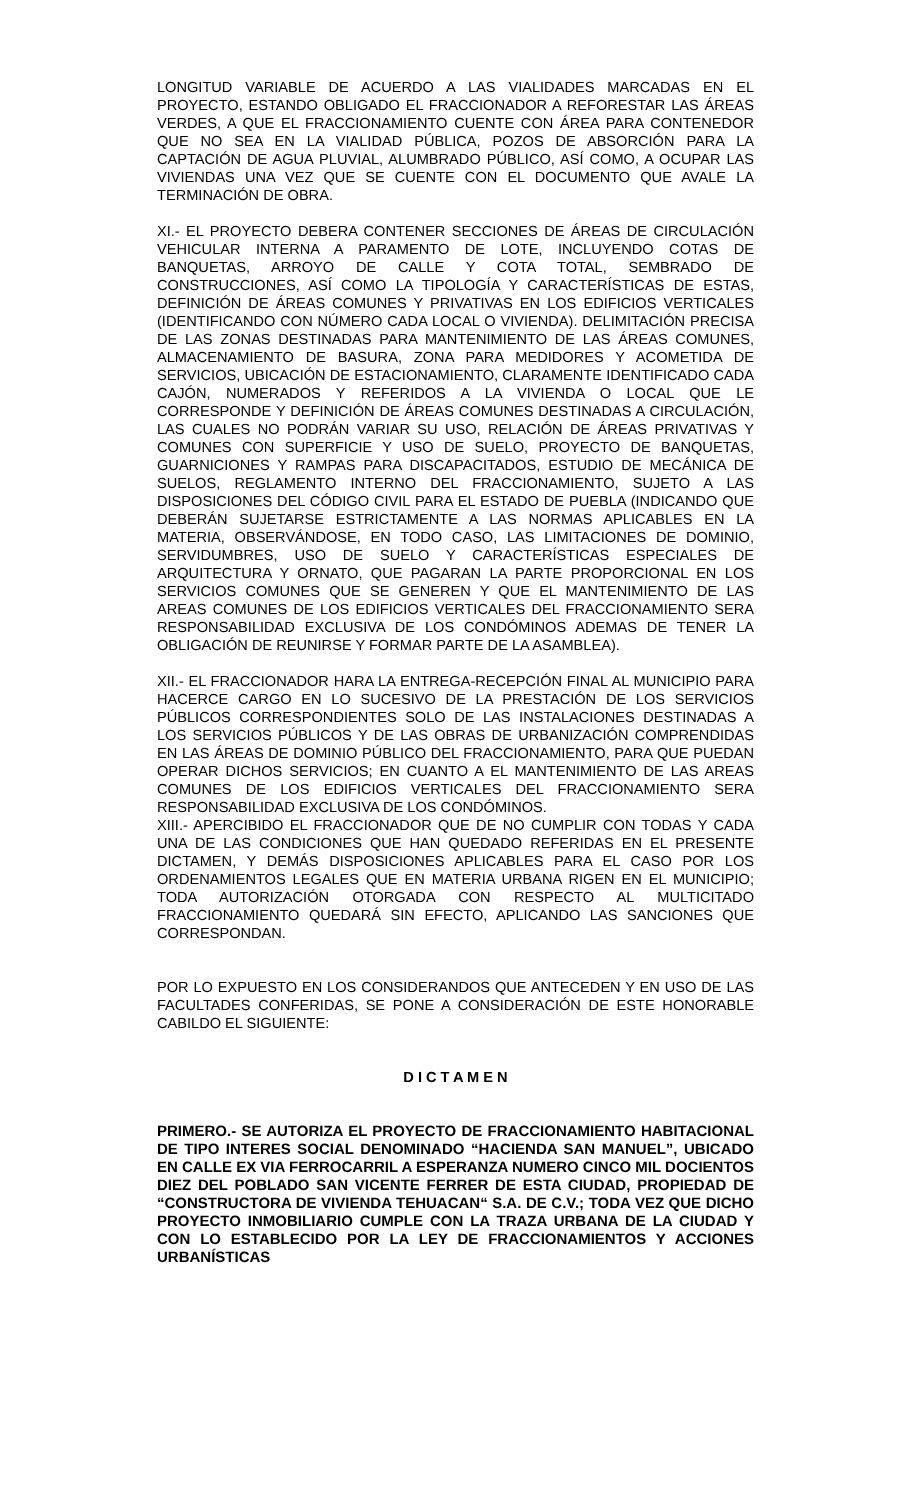LONGITUD VARIABLE DE ACUERDO A LAS VIALIDADES MARCADAS EN EL PROYECTO, ESTANDO OBLIGADO EL FRACCIONADOR A REFORESTAR LAS ÁREAS VERDES, A QUE EL FRACCIONAMIENTO CUENTE CON ÁREA PARA CONTENEDOR QUE NO SEA EN LA VIALIDAD PÚBLICA, POZOS DE ABSORCIÓN PARA LA CAPTACIÓN DE AGUA PLUVIAL, ALUMBRADO PÚBLICO, ASÍ COMO, A OCUPAR LAS VIVIENDAS UNA VEZ QUE SE CUENTE CON EL DOCUMENTO QUE AVALE LA TERMINACIÓN DE OBRA.
XI.- EL PROYECTO DEBERA CONTENER SECCIONES DE ÁREAS DE CIRCULACIÓN VEHICULAR INTERNA A PARAMENTO DE LOTE, INCLUYENDO COTAS DE BANQUETAS, ARROYO DE CALLE Y COTA TOTAL, SEMBRADO DE CONSTRUCCIONES, ASÍ COMO LA TIPOLOGÍA Y CARACTERÍSTICAS DE ESTAS, DEFINICIÓN DE ÁREAS COMUNES Y PRIVATIVAS EN LOS EDIFICIOS VERTICALES (IDENTIFICANDO CON NÚMERO CADA LOCAL O VIVIENDA). DELIMITACIÓN PRECISA DE LAS ZONAS DESTINADAS PARA MANTENIMIENTO DE LAS ÁREAS COMUNES, ALMACENAMIENTO DE BASURA, ZONA PARA MEDIDORES Y ACOMETIDA DE SERVICIOS, UBICACIÓN DE ESTACIONAMIENTO, CLARAMENTE IDENTIFICADO CADA CAJÓN, NUMERADOS Y REFERIDOS A LA VIVIENDA O LOCAL QUE LE CORRESPONDE Y DEFINICIÓN DE ÁREAS COMUNES DESTINADAS A CIRCULACIÓN, LAS CUALES NO PODRÁN VARIAR SU USO, RELACIÓN DE ÁREAS PRIVATIVAS Y COMUNES CON SUPERFICIE Y USO DE SUELO, PROYECTO DE BANQUETAS, GUARNICIONES Y RAMPAS PARA DISCAPACITADOS, ESTUDIO DE MECÁNICA DE SUELOS, REGLAMENTO INTERNO DEL FRACCIONAMIENTO, SUJETO A LAS DISPOSICIONES DEL CÓDIGO CIVIL PARA EL ESTADO DE PUEBLA (INDICANDO QUE DEBERÁN SUJETARSE ESTRICTAMENTE A LAS NORMAS APLICABLES EN LA MATERIA, OBSERVÁNDOSE, EN TODO CASO, LAS LIMITACIONES DE DOMINIO, SERVIDUMBRES, USO DE SUELO Y CARACTERÍSTICAS ESPECIALES DE ARQUITECTURA Y ORNATO, QUE PAGARAN LA PARTE PROPORCIONAL EN LOS SERVICIOS COMUNES QUE SE GENEREN Y QUE EL MANTENIMIENTO DE LAS AREAS COMUNES DE LOS EDIFICIOS VERTICALES DEL FRACCIONAMIENTO SERA RESPONSABILIDAD EXCLUSIVA DE LOS CONDÓMINOS ADEMAS DE TENER LA OBLIGACIÓN DE REUNIRSE Y FORMAR PARTE DE LA ASAMBLEA).
XII.- EL FRACCIONADOR HARA LA ENTREGA-RECEPCIÓN FINAL AL MUNICIPIO PARA HACERCE CARGO EN LO SUCESIVO DE LA PRESTACIÓN DE LOS SERVICIOS PÚBLICOS CORRESPONDIENTES SOLO DE LAS INSTALACIONES DESTINADAS A LOS SERVICIOS PÚBLICOS Y DE LAS OBRAS DE URBANIZACIÓN COMPRENDIDAS EN LAS ÁREAS DE DOMINIO PÚBLICO DEL FRACCIONAMIENTO, PARA QUE PUEDAN OPERAR DICHOS SERVICIOS; EN CUANTO A EL MANTENIMIENTO DE LAS AREAS COMUNES DE LOS EDIFICIOS VERTICALES DEL FRACCIONAMIENTO SERA RESPONSABILIDAD EXCLUSIVA DE LOS CONDÓMINOS.
XIII.- APERCIBIDO EL FRACCIONADOR QUE DE NO CUMPLIR CON TODAS Y CADA UNA DE LAS CONDICIONES QUE HAN QUEDADO REFERIDAS EN EL PRESENTE DICTAMEN, Y DEMÁS DISPOSICIONES APLICABLES PARA EL CASO POR LOS ORDENAMIENTOS LEGALES QUE EN MATERIA URBANA RIGEN EN EL MUNICIPIO; TODA AUTORIZACIÓN OTORGADA CON RESPECTO AL MULTICITADO FRACCIONAMIENTO QUEDARÁ SIN EFECTO, APLICANDO LAS SANCIONES QUE CORRESPONDAN.
POR LO EXPUESTO EN LOS CONSIDERANDOS QUE ANTECEDEN Y EN USO DE LAS FACULTADES CONFERIDAS, SE PONE A CONSIDERACIÓN DE ESTE HONORABLE CABILDO EL SIGUIENTE:
D I C T A M E N
PRIMERO.- SE AUTORIZA EL PROYECTO DE FRACCIONAMIENTO HABITACIONAL DE TIPO INTERES SOCIAL DENOMINADO “HACIENDA SAN MANUEL”, UBICADO EN CALLE EX VIA FERROCARRIL A ESPERANZA NUMERO CINCO MIL DOCIENTOS DIEZ DEL POBLADO SAN VICENTE FERRER DE ESTA CIUDAD, PROPIEDAD DE “CONSTRUCTORA DE VIVIENDA TEHUACAN“ S.A. DE C.V.; TODA VEZ QUE DICHO PROYECTO INMOBILIARIO CUMPLE CON LA TRAZA URBANA DE LA CIUDAD Y CON LO ESTABLECIDO POR LA LEY DE FRACCIONAMIENTOS Y ACCIONES URBANÍSTICAS